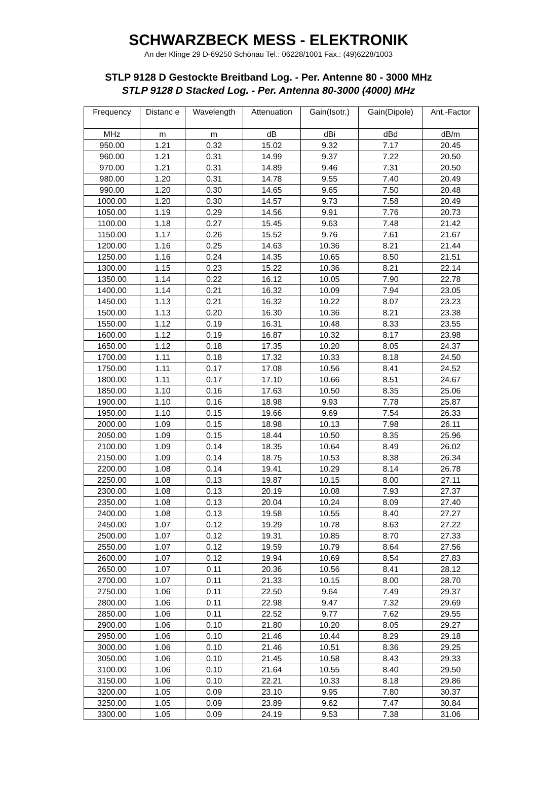SCHWARZBECK MESS - ELEKTRONIK
An der Klinge 29 D-69250 Schönau Tel.: 06228/1001 Fax.: (49)6228/1003
STLP 9128 D Gestockte Breitband Log. - Per. Antenne 80 - 3000 MHz
STLP 9128 D Stacked Log. - Per. Antenna 80-3000 (4000) MHz
| Frequency | Distanc e | Wavelength | Attenuation | Gain(Isotr.) | Gain(Dipole) | Ant.-Factor |
| --- | --- | --- | --- | --- | --- | --- |
| MHz | m | m | dB | dBi | dBd | dB/m |
| 950.00 | 1.21 | 0.32 | 15.02 | 9.32 | 7.17 | 20.45 |
| 960.00 | 1.21 | 0.31 | 14.99 | 9.37 | 7.22 | 20.50 |
| 970.00 | 1.21 | 0.31 | 14.89 | 9.46 | 7.31 | 20.50 |
| 980.00 | 1.20 | 0.31 | 14.78 | 9.55 | 7.40 | 20.49 |
| 990.00 | 1.20 | 0.30 | 14.65 | 9.65 | 7.50 | 20.48 |
| 1000.00 | 1.20 | 0.30 | 14.57 | 9.73 | 7.58 | 20.49 |
| 1050.00 | 1.19 | 0.29 | 14.56 | 9.91 | 7.76 | 20.73 |
| 1100.00 | 1.18 | 0.27 | 15.45 | 9.63 | 7.48 | 21.42 |
| 1150.00 | 1.17 | 0.26 | 15.52 | 9.76 | 7.61 | 21.67 |
| 1200.00 | 1.16 | 0.25 | 14.63 | 10.36 | 8.21 | 21.44 |
| 1250.00 | 1.16 | 0.24 | 14.35 | 10.65 | 8.50 | 21.51 |
| 1300.00 | 1.15 | 0.23 | 15.22 | 10.36 | 8.21 | 22.14 |
| 1350.00 | 1.14 | 0.22 | 16.12 | 10.05 | 7.90 | 22.78 |
| 1400.00 | 1.14 | 0.21 | 16.32 | 10.09 | 7.94 | 23.05 |
| 1450.00 | 1.13 | 0.21 | 16.32 | 10.22 | 8.07 | 23.23 |
| 1500.00 | 1.13 | 0.20 | 16.30 | 10.36 | 8.21 | 23.38 |
| 1550.00 | 1.12 | 0.19 | 16.31 | 10.48 | 8.33 | 23.55 |
| 1600.00 | 1.12 | 0.19 | 16.87 | 10.32 | 8.17 | 23.98 |
| 1650.00 | 1.12 | 0.18 | 17.35 | 10.20 | 8.05 | 24.37 |
| 1700.00 | 1.11 | 0.18 | 17.32 | 10.33 | 8.18 | 24.50 |
| 1750.00 | 1.11 | 0.17 | 17.08 | 10.56 | 8.41 | 24.52 |
| 1800.00 | 1.11 | 0.17 | 17.10 | 10.66 | 8.51 | 24.67 |
| 1850.00 | 1.10 | 0.16 | 17.63 | 10.50 | 8.35 | 25.06 |
| 1900.00 | 1.10 | 0.16 | 18.98 | 9.93 | 7.78 | 25.87 |
| 1950.00 | 1.10 | 0.15 | 19.66 | 9.69 | 7.54 | 26.33 |
| 2000.00 | 1.09 | 0.15 | 18.98 | 10.13 | 7.98 | 26.11 |
| 2050.00 | 1.09 | 0.15 | 18.44 | 10.50 | 8.35 | 25.96 |
| 2100.00 | 1.09 | 0.14 | 18.35 | 10.64 | 8.49 | 26.02 |
| 2150.00 | 1.09 | 0.14 | 18.75 | 10.53 | 8.38 | 26.34 |
| 2200.00 | 1.08 | 0.14 | 19.41 | 10.29 | 8.14 | 26.78 |
| 2250.00 | 1.08 | 0.13 | 19.87 | 10.15 | 8.00 | 27.11 |
| 2300.00 | 1.08 | 0.13 | 20.19 | 10.08 | 7.93 | 27.37 |
| 2350.00 | 1.08 | 0.13 | 20.04 | 10.24 | 8.09 | 27.40 |
| 2400.00 | 1.08 | 0.13 | 19.58 | 10.55 | 8.40 | 27.27 |
| 2450.00 | 1.07 | 0.12 | 19.29 | 10.78 | 8.63 | 27.22 |
| 2500.00 | 1.07 | 0.12 | 19.31 | 10.85 | 8.70 | 27.33 |
| 2550.00 | 1.07 | 0.12 | 19.59 | 10.79 | 8.64 | 27.56 |
| 2600.00 | 1.07 | 0.12 | 19.94 | 10.69 | 8.54 | 27.83 |
| 2650.00 | 1.07 | 0.11 | 20.36 | 10.56 | 8.41 | 28.12 |
| 2700.00 | 1.07 | 0.11 | 21.33 | 10.15 | 8.00 | 28.70 |
| 2750.00 | 1.06 | 0.11 | 22.50 | 9.64 | 7.49 | 29.37 |
| 2800.00 | 1.06 | 0.11 | 22.98 | 9.47 | 7.32 | 29.69 |
| 2850.00 | 1.06 | 0.11 | 22.52 | 9.77 | 7.62 | 29.55 |
| 2900.00 | 1.06 | 0.10 | 21.80 | 10.20 | 8.05 | 29.27 |
| 2950.00 | 1.06 | 0.10 | 21.46 | 10.44 | 8.29 | 29.18 |
| 3000.00 | 1.06 | 0.10 | 21.46 | 10.51 | 8.36 | 29.25 |
| 3050.00 | 1.06 | 0.10 | 21.45 | 10.58 | 8.43 | 29.33 |
| 3100.00 | 1.06 | 0.10 | 21.64 | 10.55 | 8.40 | 29.50 |
| 3150.00 | 1.06 | 0.10 | 22.21 | 10.33 | 8.18 | 29.86 |
| 3200.00 | 1.05 | 0.09 | 23.10 | 9.95 | 7.80 | 30.37 |
| 3250.00 | 1.05 | 0.09 | 23.89 | 9.62 | 7.47 | 30.84 |
| 3300.00 | 1.05 | 0.09 | 24.19 | 9.53 | 7.38 | 31.06 |